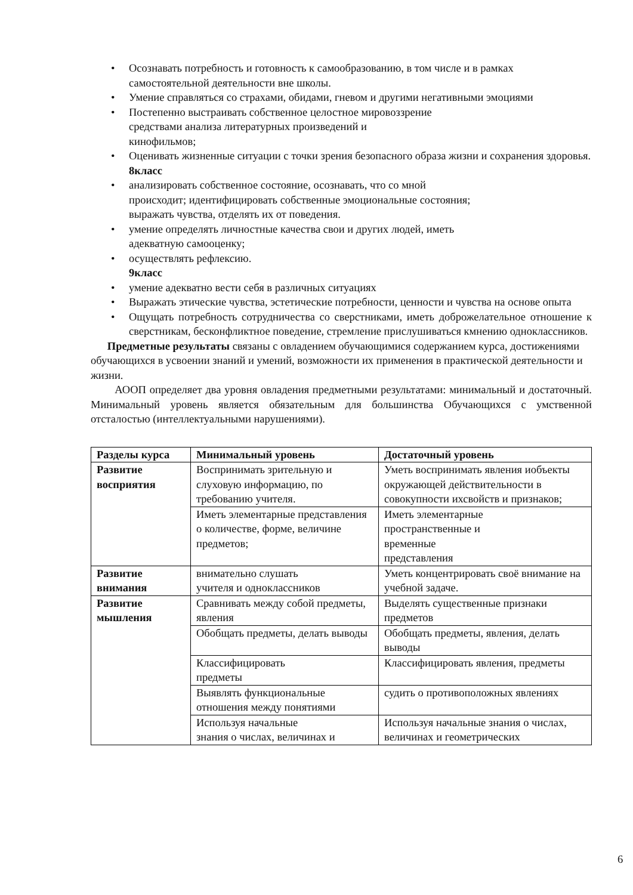• Осознавать потребность и готовность к самообразованию, в том числе и в рамках самостоятельной деятельности вне школы.
• Умение справляться со страхами, обидами, гневом и другими негативными эмоциями
• Постепенно выстраивать собственное целостное мировоззрение
средствами анализа литературных произведений и
кинофильмов;
• Оценивать жизненные ситуации с точки зрения безопасного образа жизни и сохранения здоровья.
8класс
• анализировать собственное состояние, осознавать, что со мной
происходит; идентифицировать собственные эмоциональные состояния;
выражать чувства, отделять их от поведения.
• умение определять личностные качества свои и других людей, иметь
адекватную самооценку;
• осуществлять рефлексию.
9класс
• умение адекватно вести себя в различных ситуациях
• Выражать этические чувства, эстетические потребности, ценности и чувства на основе опыта
• Ощущать потребность сотрудничества со сверстниками, иметь доброжелательное отношение к сверстникам, бесконфликтное поведение, стремление прислушиваться кмнению одноклассников.
Предметные результаты связаны с овладением обучающимися содержанием курса, достижениями обучающихся в усвоении знаний и умений, возможности их применения в практической деятельности и жизни.
АООП определяет два уровня овладения предметными результатами: минимальный и достаточный. Минимальный уровень является обязательным для большинства Обучающихся с умственной отсталостью (интеллектуальными нарушениями).
| Разделы курса | Минимальный уровень | Достаточный уровень |
| --- | --- | --- |
| Развитие восприятия | Воспринимать зрительную и слуховую информацию, по требованию учителя. | Уметь воспринимать явления иобъекты окружающей действительности в совокупности ихсвойств и признаков; |
| | Иметь элементарные представления о количестве, форме, величине предметов; | Иметь элементарные пространственные и временные представления |
| Развитие внимания | внимательно слушать учителя и одноклассников | Уметь концентрировать своё внимание на учебной задаче. |
| Развитие мышления | Сравнивать между собой предметы, явления | Выделять существенные признаки предметов |
| | Обобщать предметы, делать выводы | Обобщать предметы, явления, делать выводы |
| | Классифицировать предметы | Классифицировать явления, предметы |
| | Выявлять функциональные отношения между понятиями | судить о противоположных явлениях |
| | Используя начальные знания о числах, величинах и | Используя начальные знания о числах, величинах и геометрических |
6